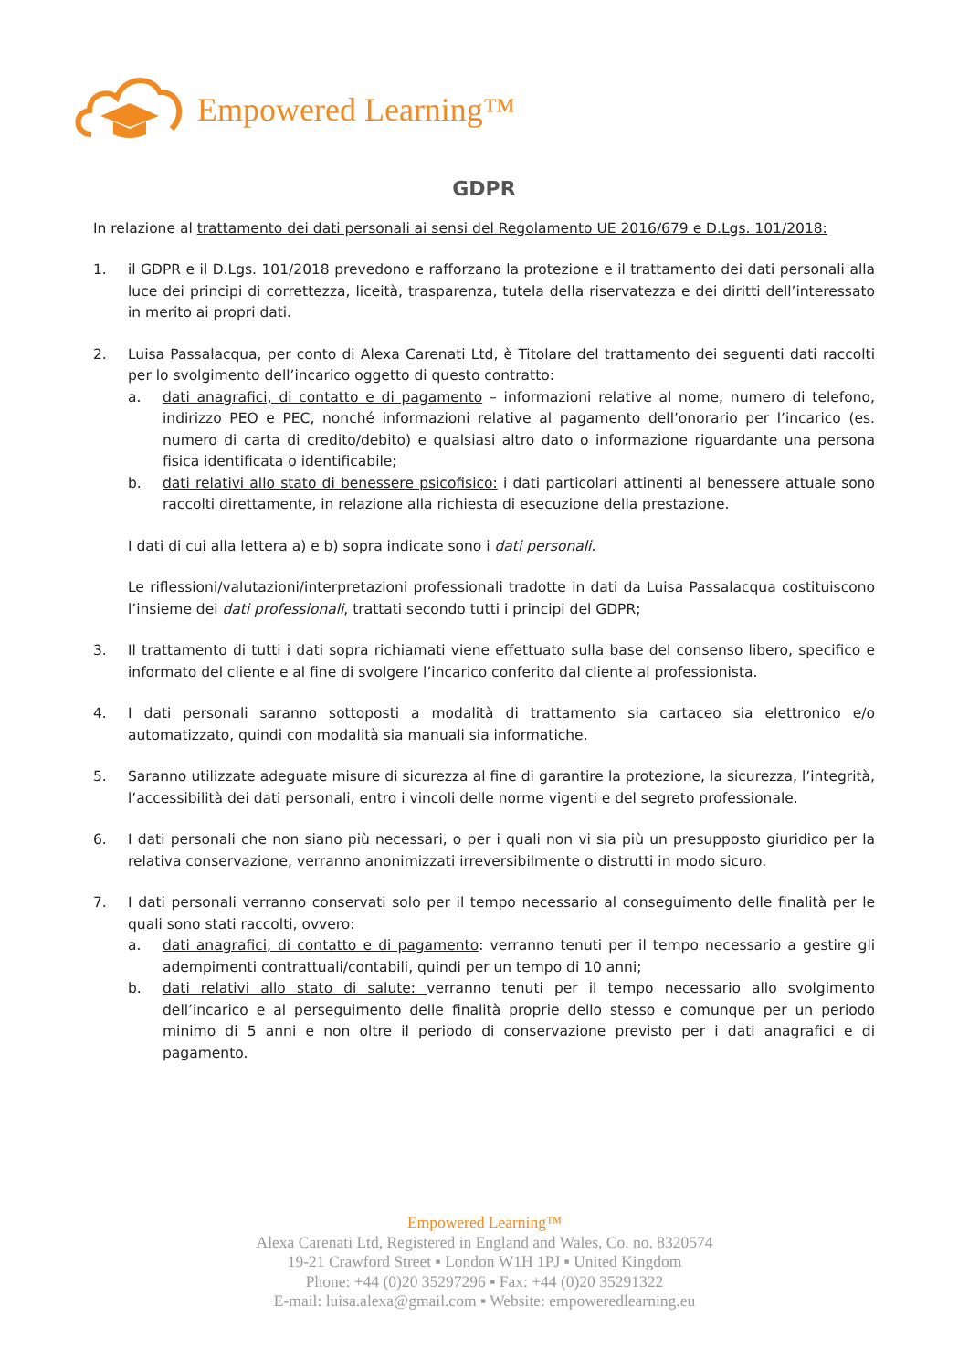Empowered Learning™
GDPR
In relazione al trattamento dei dati personali ai sensi del Regolamento UE 2016/679 e D.Lgs. 101/2018:
1. il GDPR e il D.Lgs. 101/2018 prevedono e rafforzano la protezione e il trattamento dei dati personali alla luce dei principi di correttezza, liceità, trasparenza, tutela della riservatezza e dei diritti dell’interessato in merito ai propri dati.
2. Luisa Passalacqua, per conto di Alexa Carenati Ltd, è Titolare del trattamento dei seguenti dati raccolti per lo svolgimento dell’incarico oggetto di questo contratto:
a. dati anagrafici, di contatto e di pagamento – informazioni relative al nome, numero di telefono, indirizzo PEO e PEC, nonché informazioni relative al pagamento dell’onorario per l’incarico (es. numero di carta di credito/debito) e qualsiasi altro dato o informazione riguardante una persona fisica identificata o identificabile;
b. dati relativi allo stato di benessere psicofisico: i dati particolari attinenti al benessere attuale sono raccolti direttamente, in relazione alla richiesta di esecuzione della prestazione.
I dati di cui alla lettera a) e b) sopra indicate sono i dati personali.
Le riflessioni/valutazioni/interpretazioni professionali tradotte in dati da Luisa Passalacqua costituiscono l’insieme dei dati professionali, trattati secondo tutti i principi del GDPR;
3. Il trattamento di tutti i dati sopra richiamati viene effettuato sulla base del consenso libero, specifico e informato del cliente e al fine di svolgere l’incarico conferito dal cliente al professionista.
4. I dati personali saranno sottoposti a modalità di trattamento sia cartaceo sia elettronico e/o automatizzato, quindi con modalità sia manuali sia informatiche.
5. Saranno utilizzate adeguate misure di sicurezza al fine di garantire la protezione, la sicurezza, l’integrità, l’accessibilità dei dati personali, entro i vincoli delle norme vigenti e del segreto professionale.
6. I dati personali che non siano più necessari, o per i quali non vi sia più un presupposto giuridico per la relativa conservazione, verranno anonimizzati irreversibilmente o distrutti in modo sicuro.
7. I dati personali verranno conservati solo per il tempo necessario al conseguimento delle finalità per le quali sono stati raccolti, ovvero:
a. dati anagrafici, di contatto e di pagamento: verranno tenuti per il tempo necessario a gestire gli adempimenti contrattuali/contabili, quindi per un tempo di 10 anni;
b. dati relativi allo stato di salute: verranno tenuti per il tempo necessario allo svolgimento dell’incarico e al perseguimento delle finalità proprie dello stesso e comunque per un periodo minimo di 5 anni e non oltre il periodo di conservazione previsto per i dati anagrafici e di pagamento.
Empowered Learning™
Alexa Carenati Ltd, Registered in England and Wales, Co. no. 8320574
19-21 Crawford Street ▪ London W1H 1PJ ▪ United Kingdom
Phone: +44 (0)20 35297296 ▪ Fax: +44 (0)20 35291322
E-mail: luisa.alexa@gmail.com ▪ Website: empoweredlearning.eu